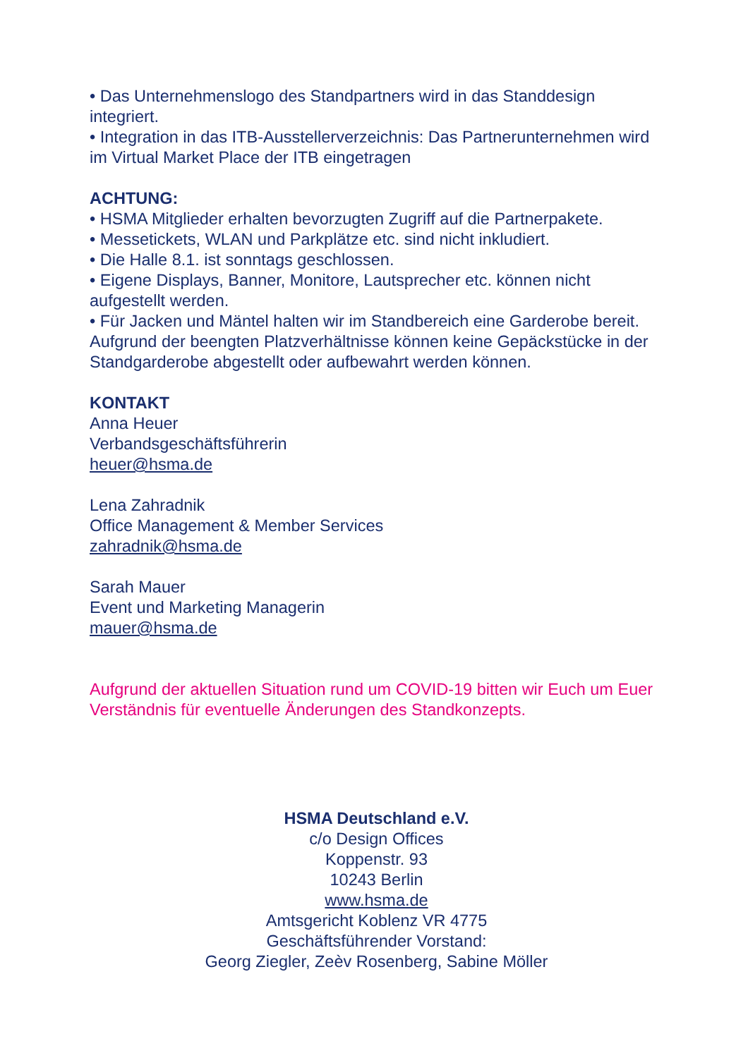• Das Unternehmenslogo des Standpartners wird in das Standdesign integriert.
• Integration in das ITB-Ausstellerverzeichnis: Das Partnerunternehmen wird im Virtual Market Place der ITB eingetragen
ACHTUNG:
• HSMA Mitglieder erhalten bevorzugten Zugriff auf die Partnerpakete.
• Messetickets, WLAN und Parkplätze etc. sind nicht inkludiert.
• Die Halle 8.1. ist sonntags geschlossen.
• Eigene Displays, Banner, Monitore, Lautsprecher etc. können nicht aufgestellt werden.
• Für Jacken und Mäntel halten wir im Standbereich eine Garderobe bereit. Aufgrund der beengten Platzverhältnisse können keine Gepäckstücke in der Standgarderobe abgestellt oder aufbewahrt werden können.
KONTAKT
Anna Heuer
Verbandsgeschäftsführerin
heuer@hsma.de
Lena Zahradnik
Office Management & Member Services
zahradnik@hsma.de
Sarah Mauer
Event und Marketing Managerin
mauer@hsma.de
Aufgrund der aktuellen Situation rund um COVID-19 bitten wir Euch um Euer Verständnis für eventuelle Änderungen des Standkonzepts.
HSMA Deutschland e.V.
c/o Design Offices
Koppenstr. 93
10243 Berlin
www.hsma.de
Amtsgericht Koblenz VR 4775
Geschäftsführender Vorstand:
Georg Ziegler, Zeèv Rosenberg, Sabine Möller